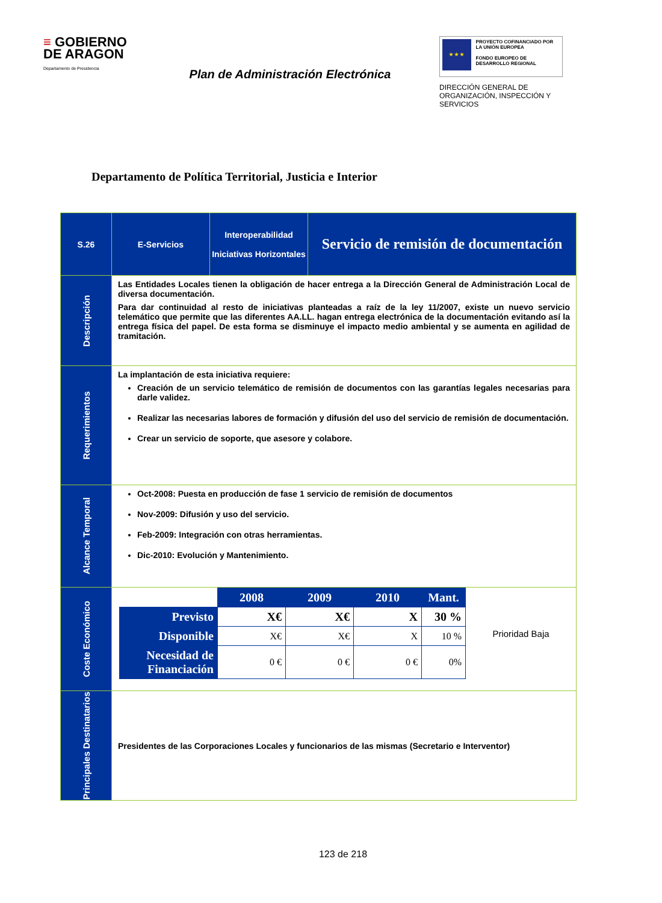≡ GOBIERNO
DE ARAGON
Departamento de Presidencia
Plan de Administración Electrónica
★ ★ ★
PROYECTO COFINANCIADO POR LA UNIÓN EUROPEA
FONDO EUROPEO DE DESARROLLO REGIONAL
DIRECCIÓN GENERAL DE ORGANIZACIÓN, INSPECCIÓN Y SERVICIOS
Departamento de Política Territorial, Justicia e Interior
| S.26 | E-Servicios | Interoperabilidad Iniciativas Horizontales | Servicio de remisión de documentación |
| Descripción | Las Entidades Locales tienen la obligación de hacer entrega a la Dirección General de Administración Local de diversa documentación. Para dar continuidad al resto de iniciativas planteadas a raíz de la ley 11/2007, existe un nuevo servicio telemático que permite que las diferentes AA.LL. hagan entrega electrónica de la documentación evitando así la entrega física del papel. De esta forma se disminuye el impacto medio ambiental y se aumenta en agilidad de tramitación. | | |
| Requerimientos | La implantación de esta iniciativa requiere: Creación de un servicio telemático de remisión de documentos con las garantías legales necesarias para darle validez. Realizar las necesarias labores de formación y difusión del uso del servicio de remisión de documentación. Crear un servicio de soporte, que asesore y colabore. | | |
| Alcance Temporal | Oct-2008: Puesta en producción de fase 1 servicio de remisión de documentos Nov-2009: Difusión y uso del servicio. Feb-2009: Integración con otras herramientas. Dic-2010: Evolución y Mantenimiento. | | |
| Coste Económico | / / 2008 / 2009 / 2010 / Mant. / / Previsto / X€ / X€ / X / 30 % / / Disponible / X€ / X€ / X / 10 % / / Necesidad de Financiación / 0 € / 0 € / 0 € / 0% / Prioridad Baja | | |
| Principales Destinatarios | Presidentes de las Corporaciones Locales y funcionarios de las mismas (Secretario e Interventor) | | |
123 de 218